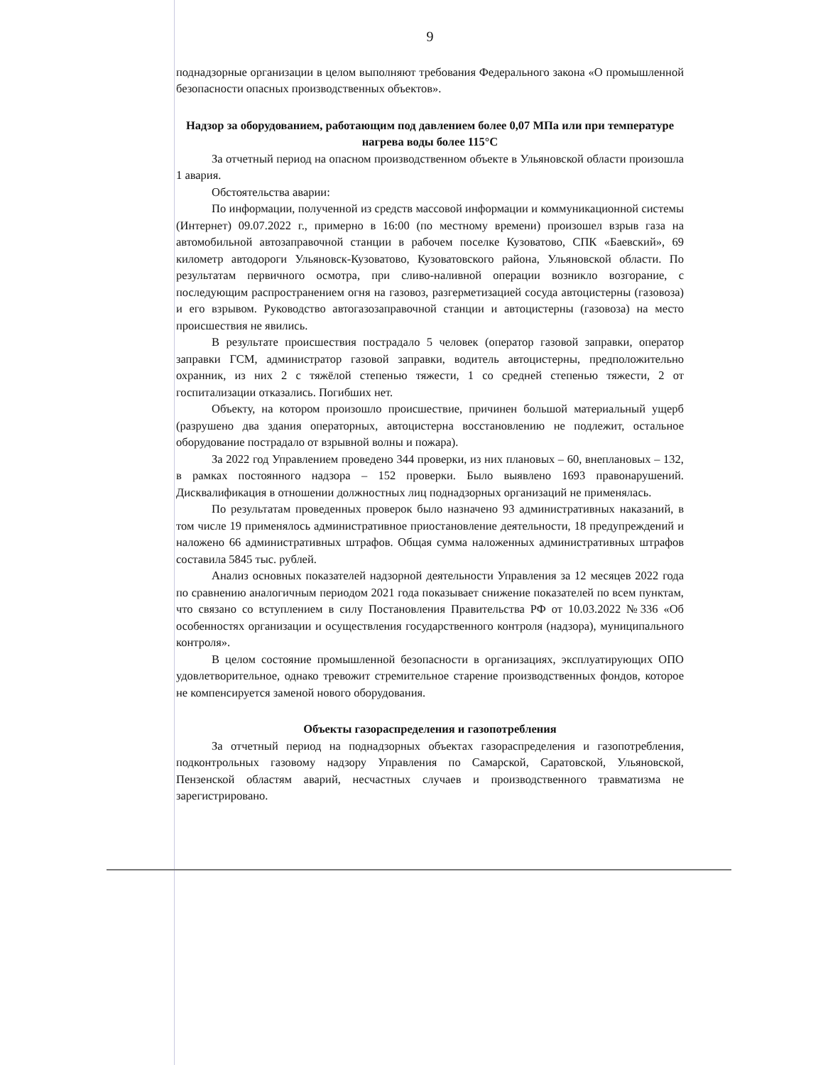9
поднадзорные организации в целом выполняют требования Федерального закона «О промышленной безопасности опасных производственных объектов».
Надзор за оборудованием, работающим под давлением более 0,07 МПа или при температуре нагрева воды более 115°C
За отчетный период на опасном производственном объекте в Ульяновской области произошла 1 авария.
Обстоятельства аварии:
По информации, полученной из средств массовой информации и коммуникационной системы (Интернет) 09.07.2022 г., примерно в 16:00 (по местному времени) произошел взрыв газа на автомобильной автозаправочной станции в рабочем поселке Кузоватово, СПК «Баевский», 69 километр автодороги Ульяновск-Кузоватово, Кузоватовского района, Ульяновской области. По результатам первичного осмотра, при сливо-наливной операции возникло возгорание, с последующим распространением огня на газовоз, разгерметизацией сосуда автоцистерны (газовоза) и его взрывом. Руководство автогазозаправочной станции и автоцистерны (газовоза) на место происшествия не явились.
В результате происшествия пострадало 5 человек (оператор газовой заправки, оператор заправки ГСМ, администратор газовой заправки, водитель автоцистерны, предположительно охранник, из них 2 с тяжёлой степенью тяжести, 1 со средней степенью тяжести, 2 от госпитализации отказались. Погибших нет.
Объекту, на котором произошло происшествие, причинен большой материальный ущерб (разрушено два здания операторных, автоцистерна восстановлению не подлежит, остальное оборудование пострадало от взрывной волны и пожара).
За 2022 год Управлением проведено 344 проверки, из них плановых – 60, внеплановых – 132, в рамках постоянного надзора – 152 проверки. Было выявлено 1693 правонарушений. Дисквалификация в отношении должностных лиц поднадзорных организаций не применялась.
По результатам проведенных проверок было назначено 93 административных наказаний, в том числе 19 применялось административное приостановление деятельности, 18 предупреждений и наложено 66 административных штрафов. Общая сумма наложенных административных штрафов составила 5845 тыс. рублей.
Анализ основных показателей надзорной деятельности Управления за 12 месяцев 2022 года по сравнению аналогичным периодом 2021 года показывает снижение показателей по всем пунктам, что связано со вступлением в силу Постановления Правительства РФ от 10.03.2022 №336 «Об особенностях организации и осуществления государственного контроля (надзора), муниципального контроля».
В целом состояние промышленной безопасности в организациях, эксплуатирующих ОПО удовлетворительное, однако тревожит стремительное старение производственных фондов, которое не компенсируется заменой нового оборудования.
Объекты газораспределения и газопотребления
За отчетный период на поднадзорных объектах газораспределения и газопотребления, подконтрольных газовому надзору Управления по Самарской, Саратовской, Ульяновской, Пензенской областям аварий, несчастных случаев и производственного травматизма не зарегистрировано.